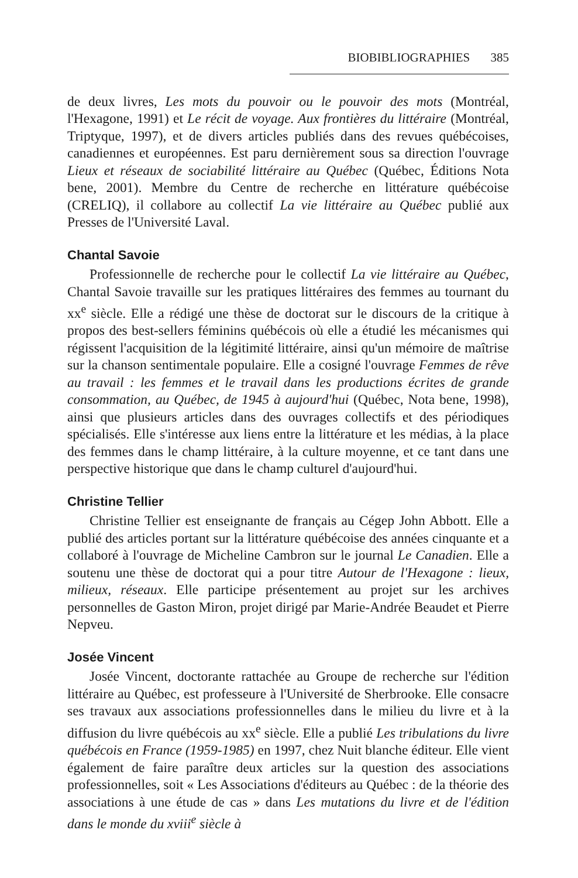BIOBIBLIOGRAPHIES 385
de deux livres, Les mots du pouvoir ou le pouvoir des mots (Montréal, l'Hexagone, 1991) et Le récit de voyage. Aux frontières du littéraire (Montréal, Triptyque, 1997), et de divers articles publiés dans des revues québécoises, canadiennes et européennes. Est paru dernièrement sous sa direction l'ouvrage Lieux et réseaux de sociabilité littéraire au Québec (Québec, Éditions Nota bene, 2001). Membre du Centre de recherche en littérature québécoise (CRELIQ), il collabore au collectif La vie littéraire au Québec publié aux Presses de l'Université Laval.
Chantal Savoie
Professionnelle de recherche pour le collectif La vie littéraire au Québec, Chantal Savoie travaille sur les pratiques littéraires des femmes au tournant du xx<sup>e</sup> siècle. Elle a rédigé une thèse de doctorat sur le discours de la critique à propos des best-sellers féminins québécois où elle a étudié les mécanismes qui régissent l'acquisition de la légitimité littéraire, ainsi qu'un mémoire de maîtrise sur la chanson sentimentale populaire. Elle a cosigné l'ouvrage Femmes de rêve au travail : les femmes et le travail dans les productions écrites de grande consommation, au Québec, de 1945 à aujourd'hui (Québec, Nota bene, 1998), ainsi que plusieurs articles dans des ouvrages collectifs et des périodiques spécialisés. Elle s'intéresse aux liens entre la littérature et les médias, à la place des femmes dans le champ littéraire, à la culture moyenne, et ce tant dans une perspective historique que dans le champ culturel d'aujourd'hui.
Christine Tellier
Christine Tellier est enseignante de français au Cégep John Abbott. Elle a publié des articles portant sur la littérature québécoise des années cinquante et a collaboré à l'ouvrage de Micheline Cambron sur le journal Le Canadien. Elle a soutenu une thèse de doctorat qui a pour titre Autour de l'Hexagone : lieux, milieux, réseaux. Elle participe présentement au projet sur les archives personnelles de Gaston Miron, projet dirigé par Marie-Andrée Beaudet et Pierre Nepveu.
Josée Vincent
Josée Vincent, doctorante rattachée au Groupe de recherche sur l'édition littéraire au Québec, est professeure à l'Université de Sherbrooke. Elle consacre ses travaux aux associations professionnelles dans le milieu du livre et à la diffusion du livre québécois au xx<sup>e</sup> siècle. Elle a publié Les tribulations du livre québécois en France (1959-1985) en 1997, chez Nuit blanche éditeur. Elle vient également de faire paraître deux articles sur la question des associations professionnelles, soit « Les Associations d'éditeurs au Québec : de la théorie des associations à une étude de cas » dans Les mutations du livre et de l'édition dans le monde du xviii<sup>e</sup> siècle à